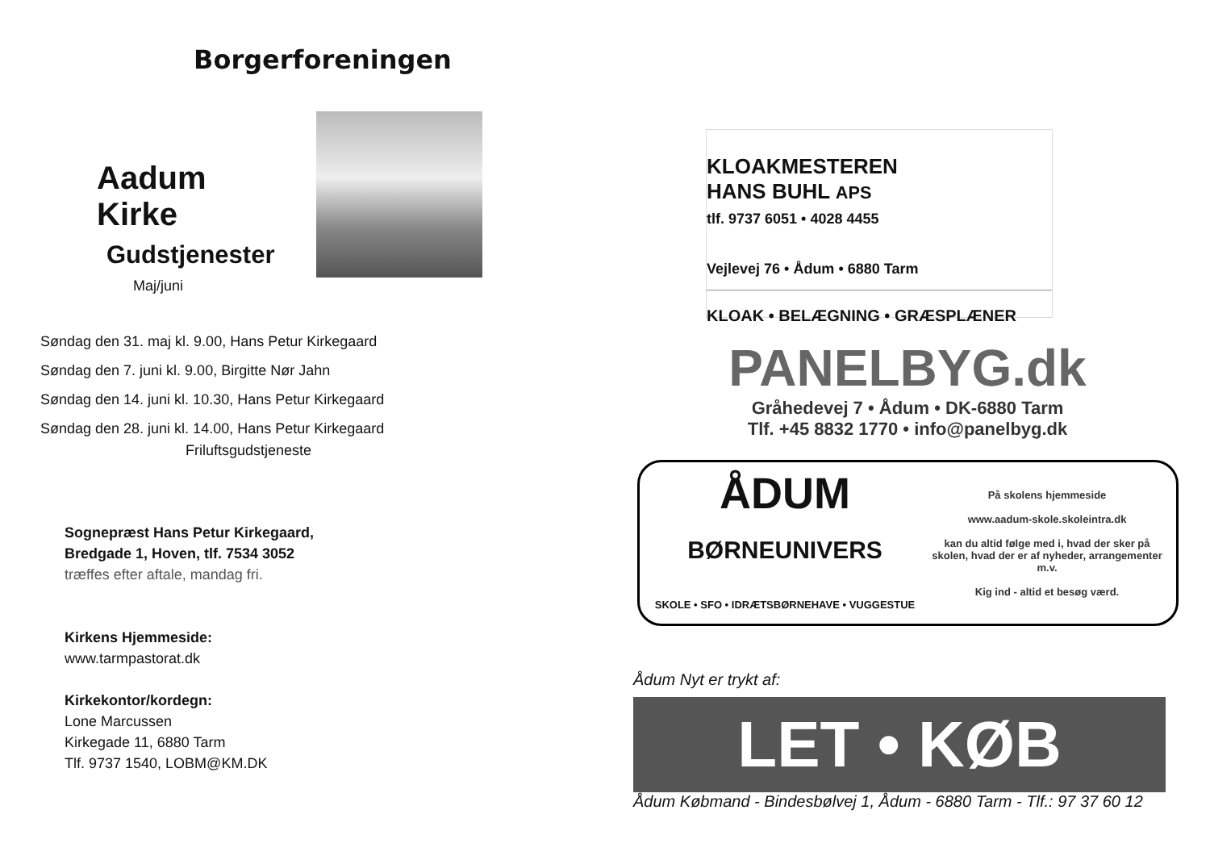Borgerforeningen
Aadum Kirke
Gudstjenester
Maj/juni
Søndag den 31. maj kl. 9.00, Hans Petur Kirkegaard
Søndag den 7. juni kl. 9.00, Birgitte Nør Jahn
Søndag den 14. juni kl. 10.30, Hans Petur Kirkegaard
Søndag den 28. juni kl. 14.00, Hans Petur Kirkegaard
Friluftsgudstjeneste
Sognepræst Hans Petur Kirkegaard,
Bredgade 1, Hoven, tlf. 7534 3052
træffes efter aftale, mandag fri.
Kirkens Hjemmeside:
www.tarmpastorat.dk
Kirkekontor/kordegn:
Lone Marcussen
Kirkegade 11, 6880 Tarm
Tlf. 9737 1540, LOBM@KM.DK
KLOAKMESTEREN
HANS BUHL APS
tlf. 9737 6051 • 4028 4455
Vejlevej 76 • Ådum • 6880 Tarm
KLOAK • BELÆGNING • GRÆSPLÆNER
PANELBYG.dk
Gråhedevej 7 • Ådum • DK-6880 Tarm
Tlf. +45 8832 1770 • info@panelbyg.dk
ÅDUM
BØRNEUNIVERS
SKOLE • SFO • IDRÆTSBØRNEHAVE • VUGGESTUE
På skolens hjemmeside
www.aadum-skole.skoleintra.dk
kan du altid følge med i, hvad der sker på skolen, hvad der er af nyheder, arrangementer m.v.
Kig ind - altid et besøg værd.
Ådum Nyt er trykt af:
LET • KØB
Ådum Købmand - Bindesbølvej 1, Ådum - 6880 Tarm - Tlf.: 97 37 60 12